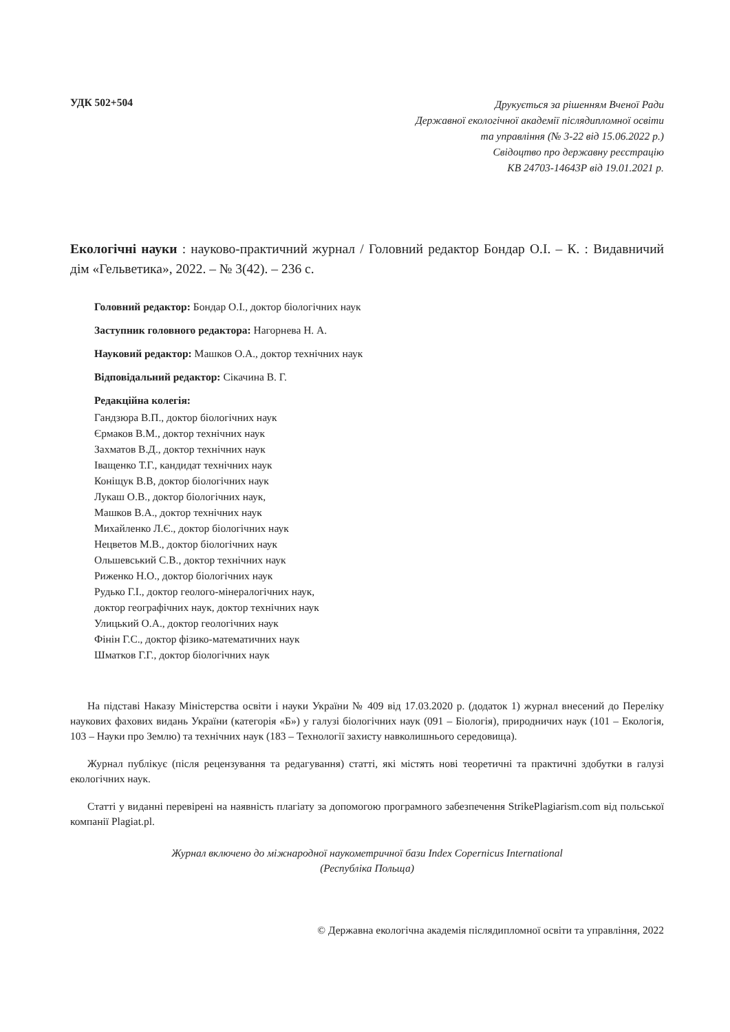УДК 502+504
Друкується за рішенням Вченої Ради
Державної екологічної академії післядипломної освіти
та управління (№ 3-22 від 15.06.2022 р.)
Свідоцтво про державну реєстрацію
КВ 24703-14643Р від 19.01.2021 р.
Екологічні науки : науково-практичний журнал / Головний редактор Бондар О.І. – К. : Видавничий дім «Гельветика», 2022. – № 3(42). – 236 с.
Головний редактор: Бондар О.І., доктор біологічних наук
Заступник головного редактора: Нагорнева Н. А.
Науковий редактор: Машков О.А., доктор технічних наук
Відповідальний редактор: Сікачина В. Г.
Редакційна колегія:
Гандзюра В.П., доктор біологічних наук
Єрмаков В.М., доктор технічних наук
Захматов В.Д., доктор технічних наук
Іващенко Т.Г., кандидат технічних наук
Коніщук В.В, доктор біологічних наук
Лукаш О.В., доктор біологічних наук,
Машков В.А., доктор технічних наук
Михайленко Л.Є., доктор біологічних наук
Нецветов М.В., доктор біологічних наук
Ольшевський С.В., доктор технічних наук
Риженко Н.О., доктор біологічних наук
Рудько Г.І., доктор геолого-мінералогічних наук,
доктор географічних наук, доктор технічних наук
Улицький О.А., доктор геологічних наук
Фінін Г.С., доктор фізико-математичних наук
Шматков Г.Г., доктор біологічних наук
На підставі Наказу Міністерства освіти і науки України № 409 від 17.03.2020 р. (додаток 1) журнал внесений до Переліку наукових фахових видань України (категорія «Б») у галузі біологічних наук (091 – Біологія), природничих наук (101 – Екологія, 103 – Науки про Землю) та технічних наук (183 – Технології захисту навколишнього середовища).
Журнал публікує (після рецензування та редагування) статті, які містять нові теоретичні та практичні здобутки в галузі екологічних наук.
Статті у виданні перевірені на наявність плагіату за допомогою програмного забезпечення StrikePlagiarism.com від польської компанії Plagiat.pl.
Журнал включено до міжнародної наукометричної бази Index Copernicus International
(Республіка Польща)
© Державна екологічна академія післядипломної освіти та управління, 2022